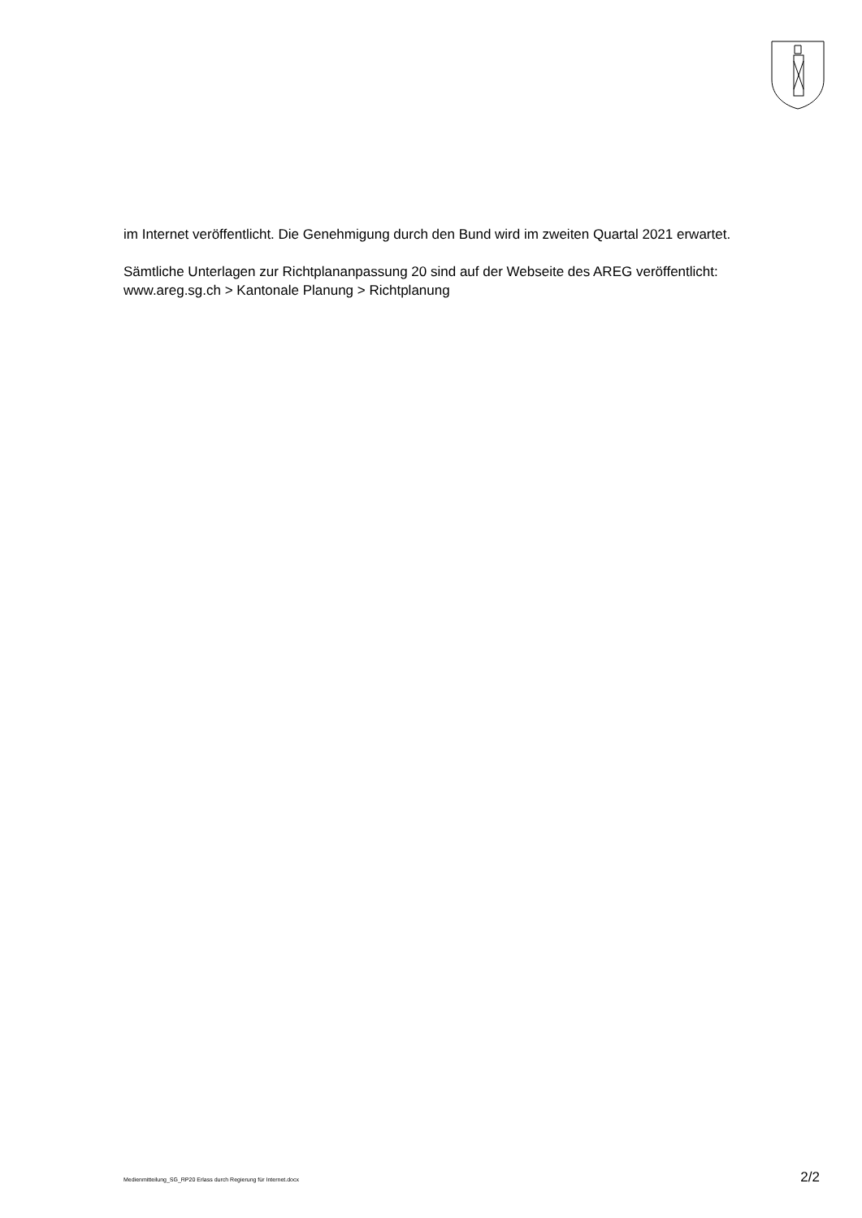im Internet veröffentlicht. Die Genehmigung durch den Bund wird im zweiten Quartal 2021 erwartet.
Sämtliche Unterlagen zur Richtplananpassung 20 sind auf der Webseite des AREG veröffentlicht: www.areg.sg.ch > Kantonale Planung > Richtplanung
Medienmitteilung_SG_RP20 Erlass durch Regierung für Internet.docx 2/2